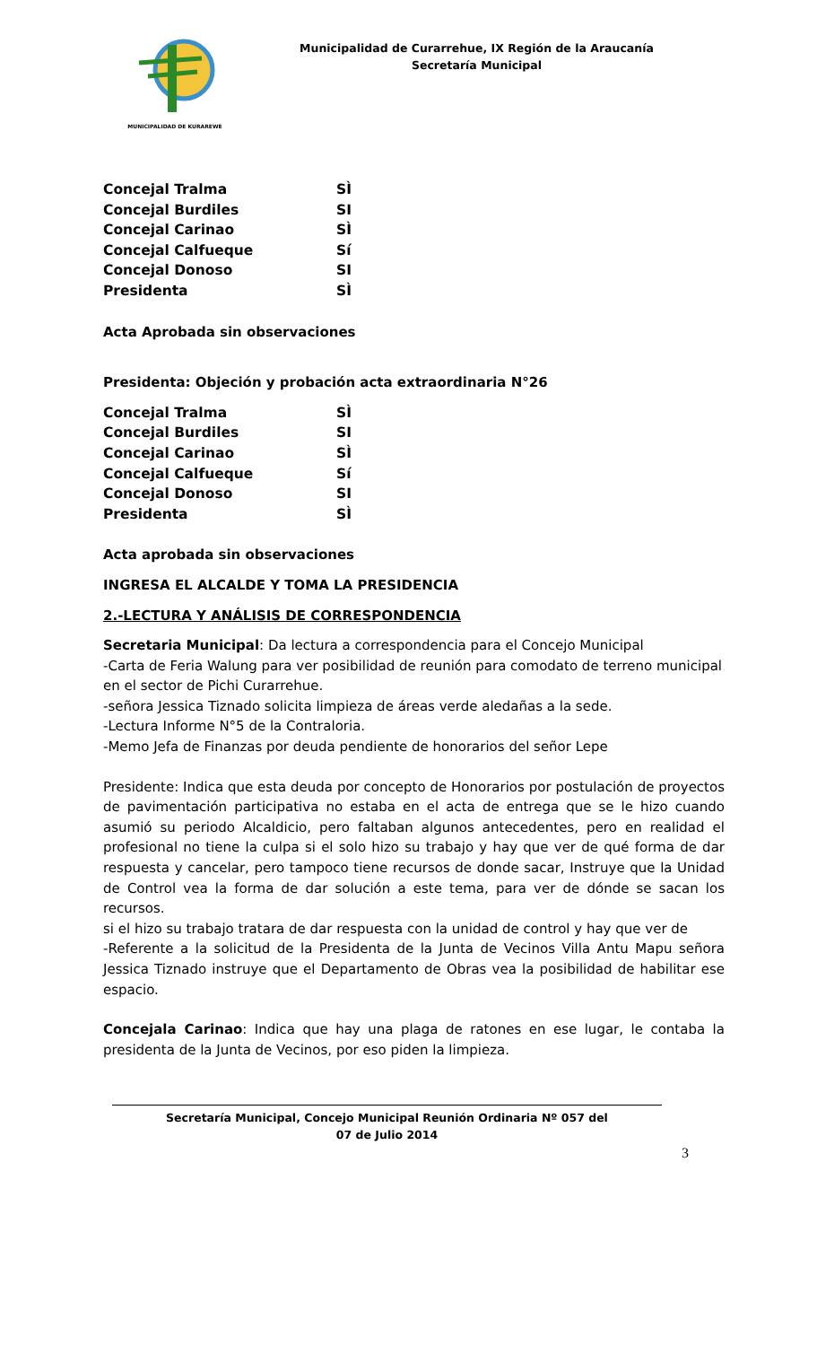MUNICIPALIDAD DE KURAREWE
Municipalidad de Curarrehue, IX Región de la Araucanía
Secretaría Municipal
| Concejal Tralma | SÌ |
| Concejal Burdiles | SI |
| Concejal Carinao | SÌ |
| Concejal Calfueque | Sí |
| Concejal Donoso | SI |
| Presidenta | SÌ |
Acta Aprobada sin observaciones
Presidenta: Objeción y probación acta extraordinaria N°26
| Concejal Tralma | SÌ |
| Concejal Burdiles | SI |
| Concejal Carinao | SÌ |
| Concejal Calfueque | Sí |
| Concejal Donoso | SI |
| Presidenta | SÌ |
Acta aprobada sin observaciones
INGRESA EL ALCALDE Y TOMA LA PRESIDENCIA
2.-LECTURA Y ANÁLISIS DE CORRESPONDENCIA
Secretaria Municipal: Da lectura a correspondencia para el Concejo Municipal
-Carta de Feria Walung para ver posibilidad de reunión para comodato de terreno municipal en el sector de Pichi Curarrehue.
-señora Jessica Tiznado solicita limpieza de áreas verde aledañas a la sede.
-Lectura Informe N°5 de la Contraloria.
-Memo Jefa de Finanzas por deuda pendiente de honorarios del señor Lepe
Presidente: Indica que esta deuda por concepto de Honorarios por postulación de proyectos de pavimentación participativa no estaba en el acta de entrega que se le hizo cuando asumió su periodo Alcaldicio, pero faltaban algunos antecedentes, pero en realidad el profesional no tiene la culpa si el solo hizo su trabajo y hay que ver de qué forma de dar respuesta y cancelar, pero tampoco tiene recursos de donde sacar, Instruye que la Unidad de Control vea la forma de dar solución a este tema, para ver de dónde se sacan los recursos.
si el hizo su trabajo tratara de dar respuesta con la unidad de control y hay que ver de
-Referente a la solicitud de la Presidenta de la Junta de Vecinos Villa Antu Mapu señora Jessica Tiznado instruye que el Departamento de Obras vea la posibilidad de habilitar ese espacio.
Concejala Carinao: Indica que hay una plaga de ratones en ese lugar, le contaba la presidenta de la Junta de Vecinos, por eso piden la limpieza.
Secretaría Municipal, Concejo Municipal Reunión Ordinaria Nº 057 del
07 de Julio 2014
3